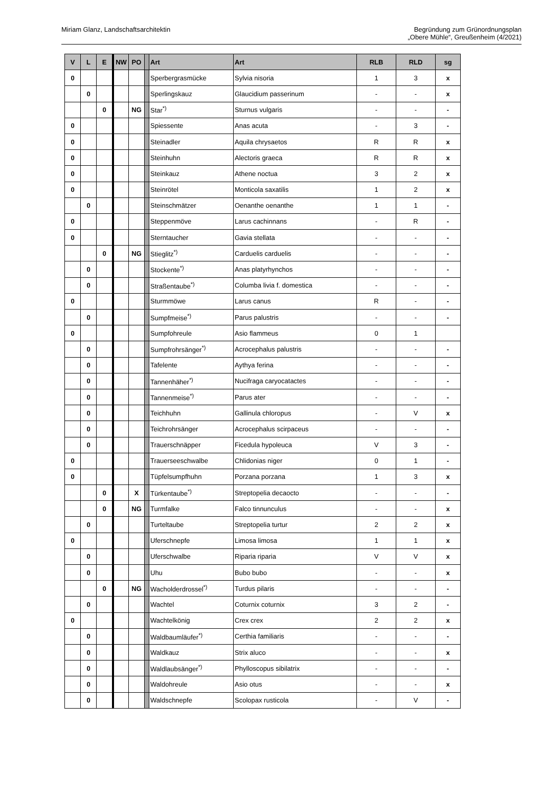Miriam Glanz, Landschaftsarchitektin
Begründung zum Grünordnungsplan
„Obere Mühle“, Greußenheim (4/2021)
| V | L | E | NW | PO | | Art | Art | RLB | RLD | sg |
| --- | --- | --- | --- | --- | --- | --- | --- | --- | --- | --- |
| 0 | | | | | | Sperbergrasmücke | Sylvia nisoria | 1 | 3 | x |
| | 0 | | | | | Sperlingskauz | Glaucidium passerinum | - | - | x |
| | | 0 | | NG | | Star<sup>*)</sup> | Sturnus vulgaris | - | - | - |
| 0 | | | | | | Spiessente | Anas acuta | - | 3 | - |
| 0 | | | | | | Steinadler | Aquila chrysaetos | R | R | x |
| 0 | | | | | | Steinhuhn | Alectoris graeca | R | R | x |
| 0 | | | | | | Steinkauz | Athene noctua | 3 | 2 | x |
| 0 | | | | | | Steinrötel | Monticola saxatilis | 1 | 2 | x |
| | 0 | | | | | Steinschmätzer | Oenanthe oenanthe | 1 | 1 | - |
| 0 | | | | | | Steppenmöve | Larus cachinnans | - | R | - |
| 0 | | | | | | Sterntaucher | Gavia stellata | - | - | - |
| | | 0 | | NG | | Stieglitz<sup>*)</sup> | Carduelis carduelis | - | - | - |
| | 0 | | | | | Stockente<sup>*)</sup> | Anas platyrhynchos | - | - | - |
| | 0 | | | | | Straßentaube<sup>*)</sup> | Columba livia f. domestica | - | - | - |
| 0 | | | | | | Sturmmöwe | Larus canus | R | - | - |
| | 0 | | | | | Sumpfmeise<sup>*)</sup> | Parus palustris | - | - | - |
| 0 | | | | | | Sumpfohreule | Asio flammeus | 0 | 1 | |
| | 0 | | | | | Sumpfrohrsänger<sup>*)</sup> | Acrocephalus palustris | - | - | - |
| | 0 | | | | | Tafelente | Aythya ferina | - | - | - |
| | 0 | | | | | Tannenhäher<sup>*)</sup> | Nucifraga caryocatactes | - | - | - |
| | 0 | | | | | Tannenmeise<sup>*)</sup> | Parus ater | - | - | - |
| | 0 | | | | | Teichhuhn | Gallinula chloropus | - | V | x |
| | 0 | | | | | Teichrohrsänger | Acrocephalus scirpaceus | - | - | - |
| | 0 | | | | | Trauerschnäpper | Ficedula hypoleuca | V | 3 | - |
| 0 | | | | | | Trauerseeschwalbe | Chlidonias niger | 0 | 1 | - |
| 0 | | | | | | Tüpfelsumpfhuhn | Porzana porzana | 1 | 3 | x |
| | | 0 | | X | | Türkentaube<sup>*)</sup> | Streptopelia decaocto | - | - | - |
| | | 0 | | NG | | Turmfalke | Falco tinnunculus | - | - | x |
| | 0 | | | | | Turteltaube | Streptopelia turtur | 2 | 2 | x |
| 0 | | | | | | Uferschnepfe | Limosa limosa | 1 | 1 | x |
| | 0 | | | | | Uferschwalbe | Riparia riparia | V | V | x |
| | 0 | | | | | Uhu | Bubo bubo | - | - | x |
| | | 0 | | NG | | Wacholderdrossel<sup>*)</sup> | Turdus pilaris | - | - | - |
| | 0 | | | | | Wachtel | Coturnix coturnix | 3 | 2 | - |
| 0 | | | | | | Wachtelkönig | Crex crex | 2 | 2 | x |
| | 0 | | | | | Waldbaumläufer<sup>*)</sup> | Certhia familiaris | - | - | - |
| | 0 | | | | | Waldkauz | Strix aluco | - | - | x |
| | 0 | | | | | Waldlaubsänger<sup>*)</sup> | Phylloscopus sibilatrix | - | - | - |
| | 0 | | | | | Waldohreule | Asio otus | - | - | x |
| | 0 | | | | | Waldschnepfe | Scolopax rusticola | - | V | - |